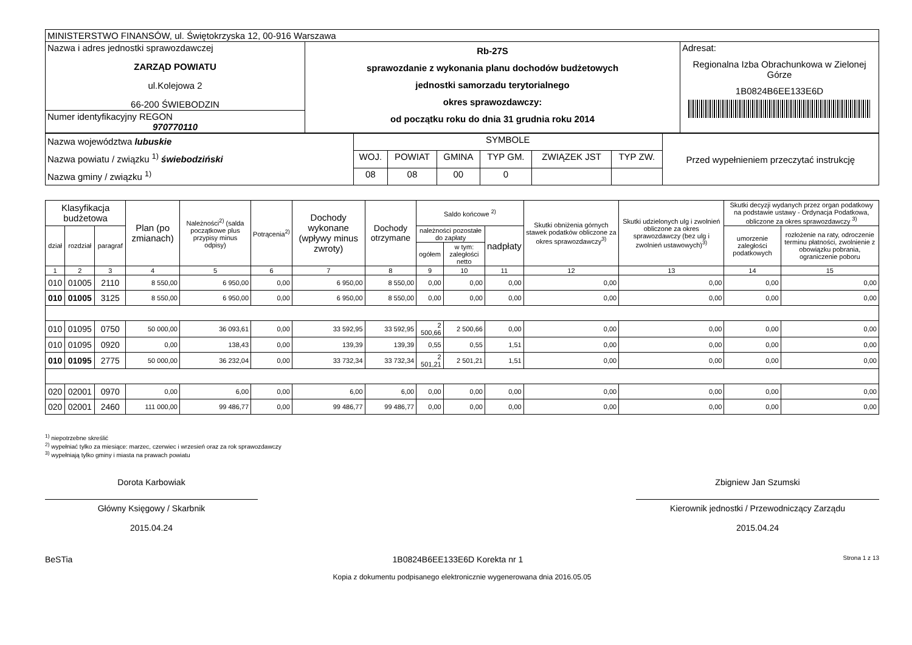| MINISTERSTWO FINANSÓW, ul. Świętokrzyska 12, 00-916 Warszawa | | |
| Nazwa i adres jednostki sprawozdawczej ZARZĄD POWIATU ul.Kolejowa 2 66-200 ŚWIEBODZIN | Rb-27S sprawozdanie z wykonania planu dochodów budżetowych jednostki samorzadu terytorialnego okres sprawozdawczy: od początku roku do dnia 31 grudnia roku 2014 | Adresat: Regionalna Izba Obrachunkowa w Zielonej Górze 1B0824B6EE133E6D |
| Numer identyfikacyjny REGON 970770110 | | |
| Nazwa województwa lubuskie Nazwa powiatu / związku <sup>1)</sup> świebodziński Nazwa gminy / związku <sup>1)</sup> | SYMBOLE | | | | | | Przed wypełnieniem przeczytać instrukcję |
| | WOJ. | POWIAT | GMINA | TYP GM. | ZWIĄZEK JST | TYP ZW. | |
| | 08 | 08 | 00 | 0 | | | |
| Klasyfikacja budżetowa | | | Plan (po zmianach) | Należności<sup>2)</sup> (salda początkowe plus przypisy minus odpisy) | Potrącenia<sup>2)</sup> | Dochody wykonane (wpływy minus zwroty) | Dochody otrzymane | Saldo końcowe <sup>2)</sup> | | | Skutki obniżenia górnych stawek podatków obliczone za okres sprawozdawczy<sup>3)</sup> | Skutki udzielonych ulg i zwolnień obliczone za okres sprawozdawczy (bez ulg i zwolnień ustawowych)<sup>3)</sup> | Skutki decyzji wydanych przez organ podatkowy na podstawie ustawy - Ordynacja Podatkowa, obliczone za okres sprawozdawczy <sup>3)</sup> | |
| --- | --- | --- | --- | --- | --- | --- | --- | --- | --- | --- | --- | --- | --- | --- |
| dział | rozdział | paragraf | | | | | | należności pozostałe do zapłaty | | nadpłaty | | | umorzenie zaległości podatkowych | rozłożenie na raty, odroczenie terminu płatności, zwolnienie z obowiązku pobrania, ograniczenie poboru |
| | | | | | | | | ogółem | w tym: zaległości netto | | | | | |
| 1 | 2 | 3 | 4 | 5 | 6 | 7 | 8 | 9 | 10 | 11 | 12 | 13 | 14 | 15 |
| 010 | 01005 | 2110 | 8 550,00 | 6 950,00 | 0,00 | 6 950,00 | 8 550,00 | 0,00 | 0,00 | 0,00 | 0,00 | 0,00 | 0,00 | 0,00 |
| 010 | 01005 | 3125 | 8 550,00 | 6 950,00 | 0,00 | 6 950,00 | 8 550,00 | 0,00 | 0,00 | 0,00 | 0,00 | 0,00 | 0,00 | 0,00 |
| 010 | 01095 | 0750 | 50 000,00 | 36 093,61 | 0,00 | 33 592,95 | 33 592,95 | 2 500,66 | 2 500,66 | 0,00 | 0,00 | 0,00 | 0,00 | 0,00 |
| 010 | 01095 | 0920 | 0,00 | 138,43 | 0,00 | 139,39 | 139,39 | 0,55 | 0,55 | 1,51 | 0,00 | 0,00 | 0,00 | 0,00 |
| 010 | 01095 | 2775 | 50 000,00 | 36 232,04 | 0,00 | 33 732,34 | 33 732,34 | 2 501,21 | 2 501,21 | 1,51 | 0,00 | 0,00 | 0,00 | 0,00 |
| 020 | 02001 | 0970 | 0,00 | 6,00 | 0,00 | 6,00 | 6,00 | 0,00 | 0,00 | 0,00 | 0,00 | 0,00 | 0,00 | 0,00 |
| 020 | 02001 | 2460 | 111 000,00 | 99 486,77 | 0,00 | 99 486,77 | 99 486,77 | 0,00 | 0,00 | 0,00 | 0,00 | 0,00 | 0,00 | 0,00 |
<sup>1)</sup> niepotrzebne skreślić
<sup>2)</sup> wypełniać tylko za miesiące: marzec, czerwiec i wrzesień oraz za rok sprawozdawczy
<sup>3)</sup> wypełniają tylko gminy i miasta na prawach powiatu
Dorota Karbowiak
Główny Księgowy / Skarbnik
2015.04.24
Zbigniew Jan Szumski
Kierownik jednostki / Przewodniczący Zarządu
2015.04.24
BeSTia 1B0824B6EE133E6D Korekta nr 1 Strona 1 z 13
Kopia z dokumentu podpisanego elektronicznie wygenerowana dnia 2016.05.05